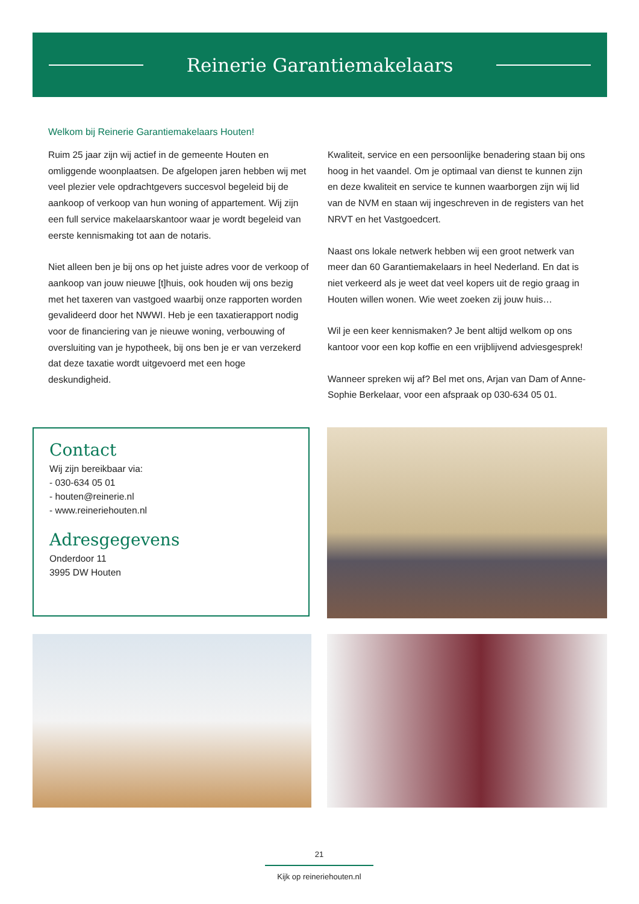Reinerie Garantiemakelaars
Welkom bij Reinerie Garantiemakelaars Houten!
Ruim 25 jaar zijn wij actief in de gemeente Houten en omliggende woonplaatsen. De afgelopen jaren hebben wij met veel plezier vele opdrachtgevers succesvol begeleid bij de aankoop of verkoop van hun woning of appartement. Wij zijn een full service makelaarskantoor waar je wordt begeleid van eerste kennismaking tot aan de notaris.
Niet alleen ben je bij ons op het juiste adres voor de verkoop of aankoop van jouw nieuwe [t]huis, ook houden wij ons bezig met het taxeren van vastgoed waarbij onze rapporten worden gevalideerd door het NWWI. Heb je een taxatierapport nodig voor de financiering van je nieuwe woning, verbouwing of oversluiting van je hypotheek, bij ons ben je er van verzekerd dat deze taxatie wordt uitgevoerd met een hoge deskundigheid.
Kwaliteit, service en een persoonlijke benadering staan bij ons hoog in het vaandel. Om je optimaal van dienst te kunnen zijn en deze kwaliteit en service te kunnen waarborgen zijn wij lid van de NVM en staan wij ingeschreven in de registers van het NRVT en het Vastgoedcert.
Naast ons lokale netwerk hebben wij een groot netwerk van meer dan 60 Garantiemakelaars in heel Nederland. En dat is niet verkeerd als je weet dat veel kopers uit de regio graag in Houten willen wonen. Wie weet zoeken zij jouw huis…
Wil je een keer kennismaken? Je bent altijd welkom op ons kantoor voor een kop koffie en een vrijblijvend adviesgesprek!
Wanneer spreken wij af? Bel met ons, Arjan van Dam of Anne-Sophie Berkelaar, voor een afspraak op 030-634 05 01.
Contact
Wij zijn bereikbaar via:
- 030-634 05 01
- houten@reinerie.nl
- www.reineriehouten.nl
Adresgegevens
Onderdoor 11
3995 DW Houten
21
Kijk op reineriehouten.nl